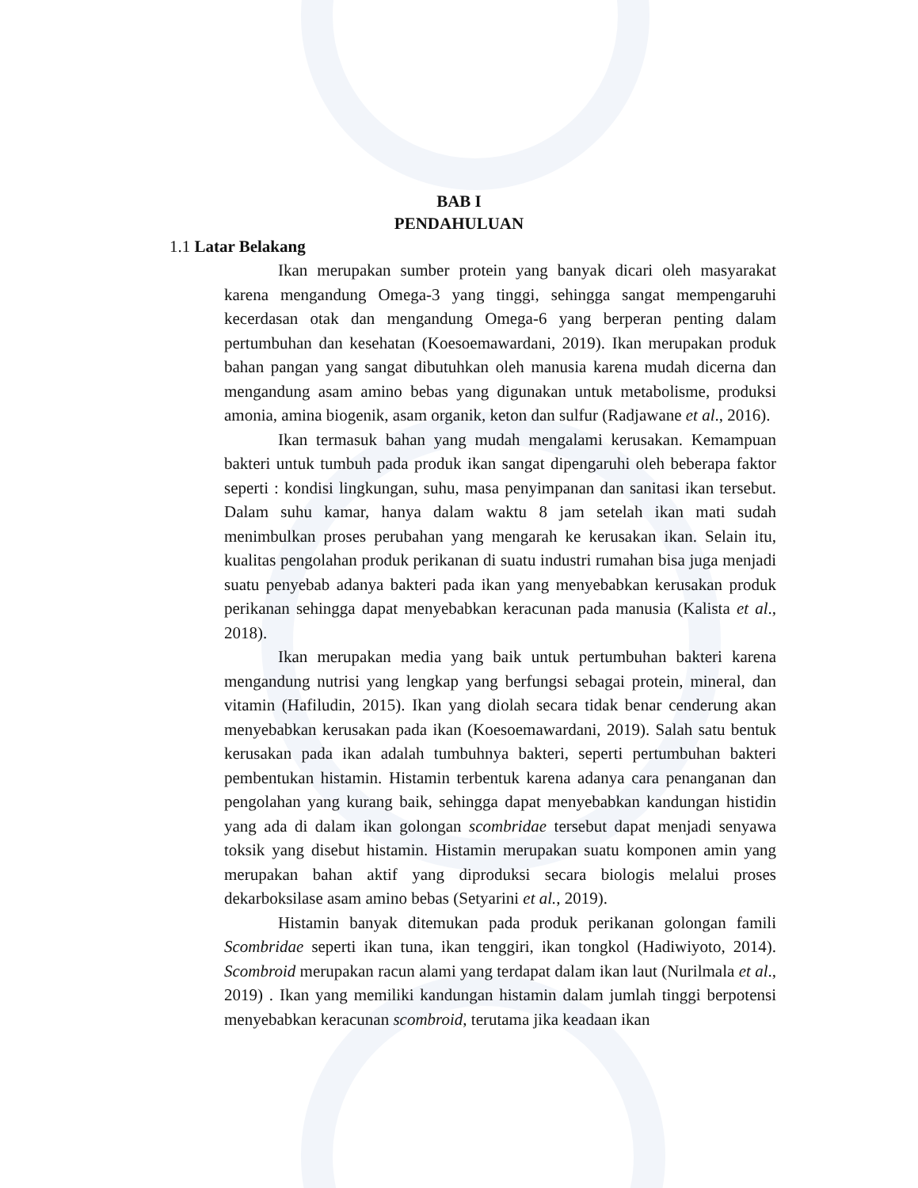BAB I
PENDAHULUAN
1.1 Latar Belakang
Ikan merupakan sumber protein yang banyak dicari oleh masyarakat karena mengandung Omega-3 yang tinggi, sehingga sangat mempengaruhi kecerdasan otak dan mengandung Omega-6 yang berperan penting dalam pertumbuhan dan kesehatan (Koesoemawardani, 2019). Ikan merupakan produk bahan pangan yang sangat dibutuhkan oleh manusia karena mudah dicerna dan mengandung asam amino bebas yang digunakan untuk metabolisme, produksi amonia, amina biogenik, asam organik, keton dan sulfur (Radjawane et al., 2016).
Ikan termasuk bahan yang mudah mengalami kerusakan. Kemampuan bakteri untuk tumbuh pada produk ikan sangat dipengaruhi oleh beberapa faktor seperti : kondisi lingkungan, suhu, masa penyimpanan dan sanitasi ikan tersebut. Dalam suhu kamar, hanya dalam waktu 8 jam setelah ikan mati sudah menimbulkan proses perubahan yang mengarah ke kerusakan ikan. Selain itu, kualitas pengolahan produk perikanan di suatu industri rumahan bisa juga menjadi suatu penyebab adanya bakteri pada ikan yang menyebabkan kerusakan produk perikanan sehingga dapat menyebabkan keracunan pada manusia (Kalista et al., 2018).
Ikan merupakan media yang baik untuk pertumbuhan bakteri karena mengandung nutrisi yang lengkap yang berfungsi sebagai protein, mineral, dan vitamin (Hafiludin, 2015). Ikan yang diolah secara tidak benar cenderung akan menyebabkan kerusakan pada ikan (Koesoemawardani, 2019). Salah satu bentuk kerusakan pada ikan adalah tumbuhnya bakteri, seperti pertumbuhan bakteri pembentukan histamin. Histamin terbentuk karena adanya cara penanganan dan pengolahan yang kurang baik, sehingga dapat menyebabkan kandungan histidin yang ada di dalam ikan golongan scombridae tersebut dapat menjadi senyawa toksik yang disebut histamin. Histamin merupakan suatu komponen amin yang merupakan bahan aktif yang diproduksi secara biologis melalui proses dekarboksilase asam amino bebas (Setyarini et al., 2019).
Histamin banyak ditemukan pada produk perikanan golongan famili Scombridae seperti ikan tuna, ikan tenggiri, ikan tongkol (Hadiwiyoto, 2014). Scombroid merupakan racun alami yang terdapat dalam ikan laut (Nurilmala et al., 2019) . Ikan yang memiliki kandungan histamin dalam jumlah tinggi berpotensi menyebabkan keracunan scombroid, terutama jika keadaan ikan